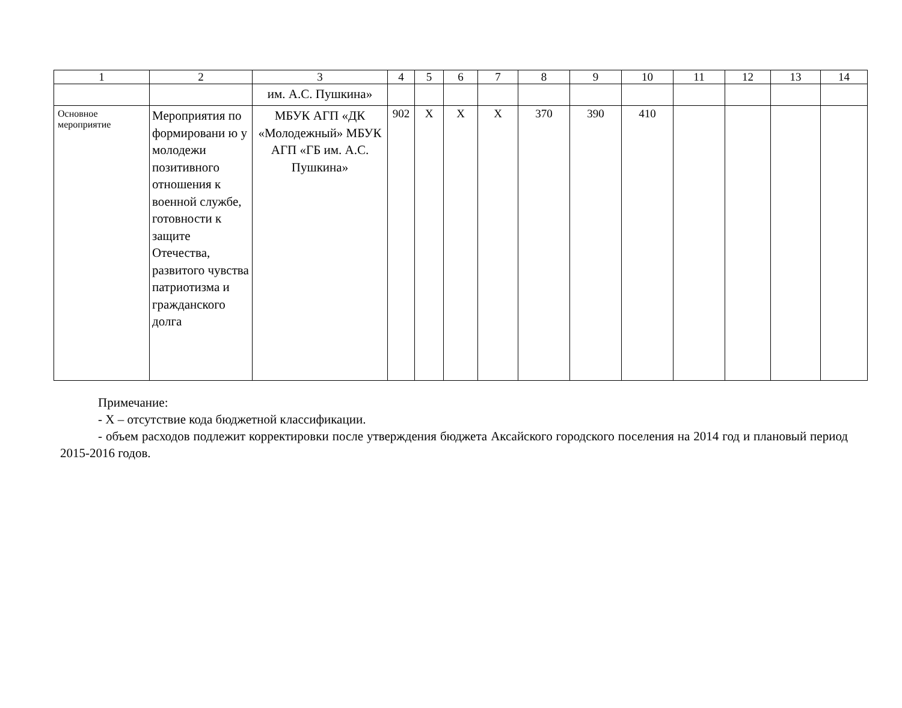| 1 | 2 | 3 | 4 | 5 | 6 | 7 | 8 | 9 | 10 | 11 | 12 | 13 | 14 |
| | | им. А.С. Пушкина» | | | | | | | | | | | |
| Основное мероприятие | Мероприятия по формировани ю у молодежи позитивного отношения к военной службе, готовности к защите Отечества, развитого чувства патриотизма и гражданского долга | МБУК АГП «ДК «Молодежный» МБУК АГП «ГБ им. А.С. Пушкина» | 902 | X | X | X | 370 | 390 | 410 | | | | |
Примечание:
- X – отсутствие кода бюджетной классификации.
- объем расходов подлежит корректировки после утверждения бюджета Аксайского городского поселения на 2014 год и плановый период 2015-2016 годов.